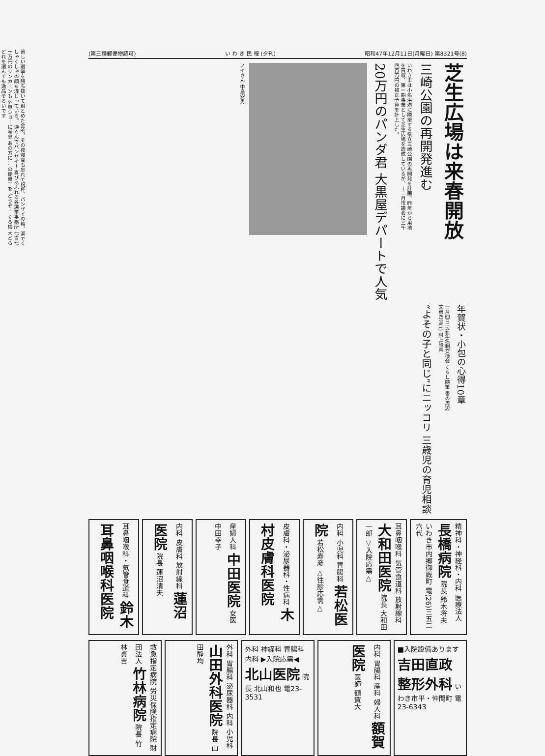苦しい選挙を勝ち抜いて射とめた金的。その夜寝食も忘れて祝杯、バンザイの輪。涙でくしゃくしゃの顔も混じっている。 涙ぐんでバンザイ！ 喜びあふれる各選挙事務所 七百七十万円のリンカーンも 外車ショーに嘆息 あの方に… の銘菓〉を どうぞ！ くろ梅 大どら どれを選んでも逸品ぞろいです
(第三種郵便物認可) い わ き 民 報 (夕刊) 昭和47年12月11日(月曜日) 第8321号(8)
芝生広場は来春開放
三崎公園の再開発進む
いわき市は小名浜港に隣接する県立三崎公園の再開発を計画、昨年から用地を買収、第一期事業として芝生広場を造成しているが、十二月市議会に三千四百万円の補正予算を計上した。
20万円のパンダ君 大黒屋デパートで人気
ノイさん 中島安男
年賀状・小包の心得10章
一月四日に新年名刺交換会 くらし随筆 書の周辺 文房四宝(1) 村上皓南
“よその子と同じ”にニッコリ 三歳児の育児相談
精神科・神経科・内科 医療法人 長橋病院 院長 鈴木将夫 いわき市内郷御厩町 電(26)三五二六代
耳鼻咽喉科 気管食道科 放射線科 大和田医院 院長 大和田一郎 ▽入院応需△
内科 小児科 胃腸科 若松医院 若松寿彦 △往診応需△
皮膚科・泌尿器科・性病科 木村皮膚科医院
産婦人科 中田医院 女医 中田幸子
内科 皮膚科 放射線科 蓮沼医院 院長 蓮沼清夫
耳鼻咽喉科・気管食道科 鈴木耳鼻咽喉科医院
■入院設備あります 吉田直政整形外科 いわき市平・仲間町 電23-6343
内科 胃腸科 産科 婦人科 額賀医院 医師 額賀大
外科 神経科 胃腸科 内科 ▶入院応需◀ 北山医院 院長 北山和也 電23-3531
外科 胃腸科 泌尿器科 内科 小児科 山田外科医院 院長 山田静均
救急指定病院 労災保険指定病院 財団法人 竹林病院 院長 竹林貞吉